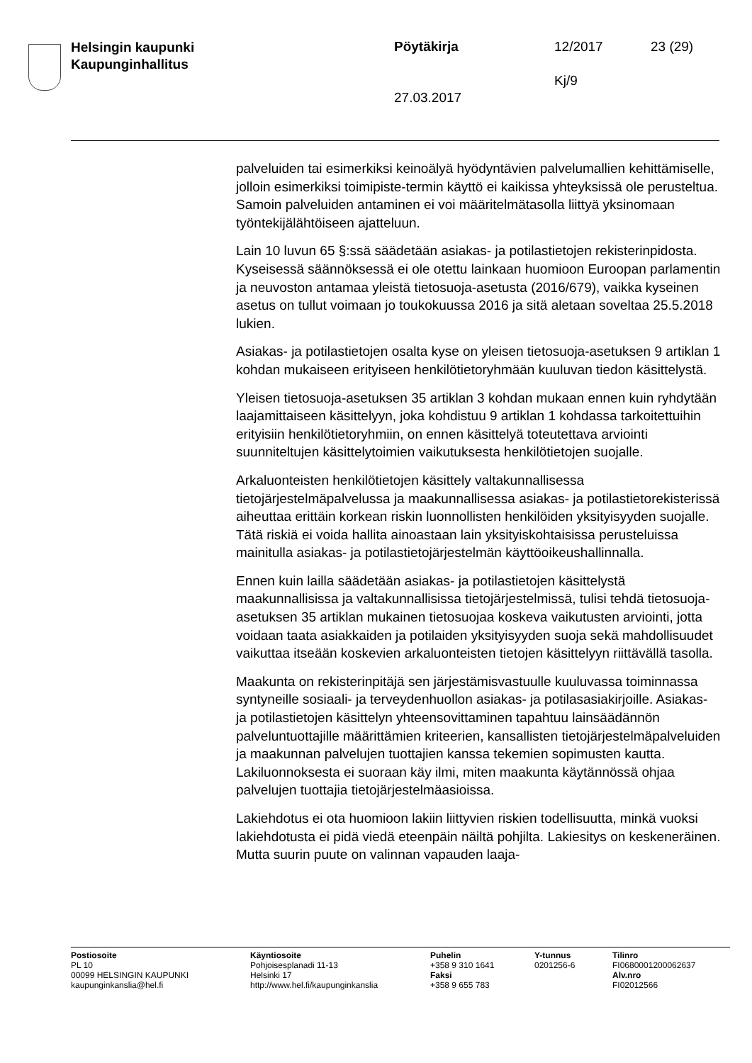Helsingin kaupunki
Kaupunginhallitus
Pöytäkirja 12/2017 23 (29)
Kj/9
27.03.2017
palveluiden tai esimerkiksi keinoälyä hyödyntävien palvelumallien kehittämiselle, jolloin esimerkiksi toimipiste-termin käyttö ei kaikissa yhteyksissä ole perusteltua. Samoin palveluiden antaminen ei voi määritelmätasolla liittyä yksinomaan työntekijälähtöiseen ajatteluun.
Lain 10 luvun 65 §:ssä säädetään asiakas- ja potilastietojen rekisterinpidosta. Kyseisessä säännöksessä ei ole otettu lainkaan huomioon Euroopan parlamentin ja neuvoston antamaa yleistä tietosuoja-asetusta (2016/679), vaikka kyseinen asetus on tullut voimaan jo toukokuussa 2016 ja sitä aletaan soveltaa 25.5.2018 lukien.
Asiakas- ja potilastietojen osalta kyse on yleisen tietosuoja-asetuksen 9 artiklan 1 kohdan mukaiseen erityiseen henkilötietoryhmään kuuluvan tiedon käsittelystä.
Yleisen tietosuoja-asetuksen 35 artiklan 3 kohdan mukaan ennen kuin ryhdytään laajamittaiseen käsittelyyn, joka kohdistuu 9 artiklan 1 kohdassa tarkoitettuihin erityisiin henkilötietoryhmiin, on ennen käsittelyä toteutettava arviointi suunniteltujen käsittelytoimien vaikutuksesta henkilötietojen suojalle.
Arkaluonteisten henkilötietojen käsittely valtakunnallisessa tietojärjestelmäpalvelussa ja maakunnallisessa asiakas- ja potilastietorekisterissä aiheuttaa erittäin korkean riskin luonnollisten henkilöiden yksityisyyden suojalle. Tätä riskiä ei voida hallita ainoastaan lain yksityiskohtaisissa perusteluissa mainitulla asiakas- ja potilastietojärjestelmän käyttöoikeushallinnalla.
Ennen kuin lailla säädetään asiakas- ja potilastietojen käsittelystä maakunnallisissa ja valtakunnallisissa tietojärjestelmissä, tulisi tehdä tietosuoja-asetuksen 35 artiklan mukainen tietosuojaa koskeva vaikutusten arviointi, jotta voidaan taata asiakkaiden ja potilaiden yksityisyyden suoja sekä mahdollisuudet vaikuttaa itseään koskevien arkaluonteisten tietojen käsittelyyn riittävällä tasolla.
Maakunta on rekisterinpitäjä sen järjestämisvastuulle kuuluvassa toiminnassa syntyneille sosiaali- ja terveydenhuollon asiakas- ja potilasasiakirjoille. Asiakas- ja potilastietojen käsittelyn yhteensovittaminen tapahtuu lainsäädännön palveluntuottajille määrittämien kriteerien, kansallisten tietojärjestelmäpalveluiden ja maakunnan palvelujen tuottajien kanssa tekemien sopimusten kautta. Lakiluonnoksesta ei suoraan käy ilmi, miten maakunta käytännössä ohjaa palvelujen tuottajia tietojärjestelmäasioissa.
Lakiehdotus ei ota huomioon lakiin liittyvien riskien todellisuutta, minkä vuoksi lakiehdotusta ei pidä viedä eteenpäin näiltä pohjilta. Lakiesitys on keskeneräinen. Mutta suurin puute on valinnan vapauden laaja-
Postiosoite
PL 10
00099 HELSINGIN KAUPUNKI
kaupunginkanslia@hel.fi
Käyntiosoite
Pohjoisesplanadi 11-13
Helsinki 17
http://www.hel.fi/kaupunginkanslia
Puhelin
+358 9 310 1641
Faksi
+358 9 655 783
Y-tunnus
0201256-6
Tilinro
FI0680001200062637
Alv.nro
FI02012566